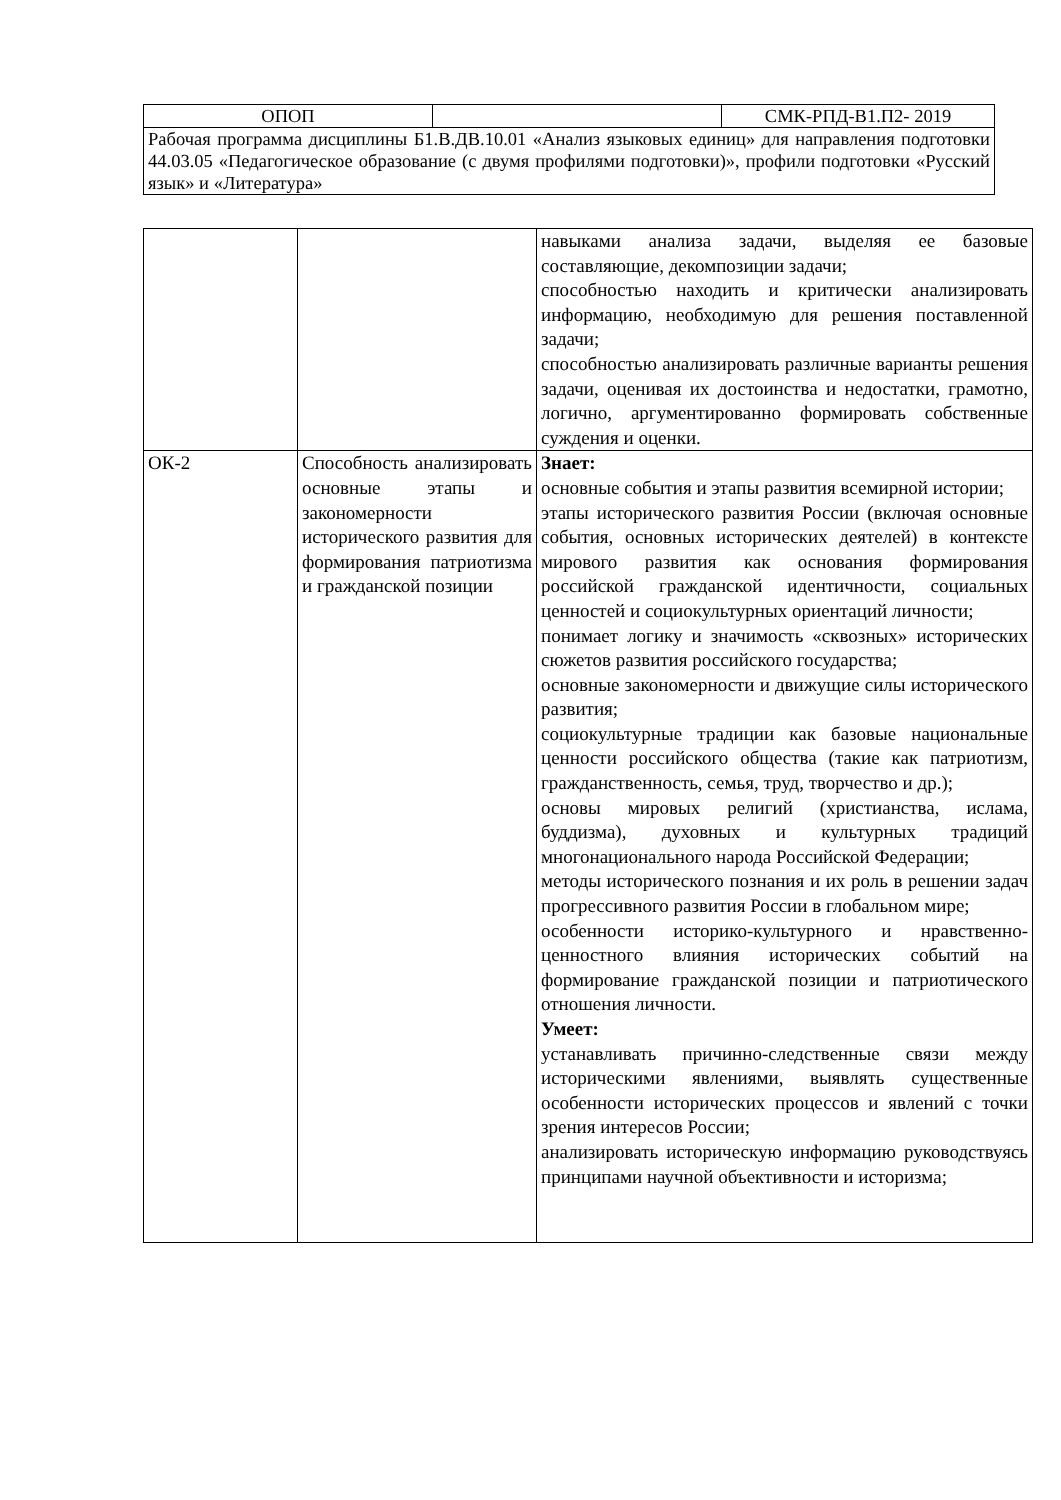| ОПОП | | СМК-РПД-В1.П2- 2019 |
| Рабочая программа дисциплины Б1.В.ДВ.10.01 «Анализ языковых единиц» для направления подготовки 44.03.05 «Педагогическое образование (с двумя профилями подготовки)», профили подготовки «Русский язык» и «Литература» | | |
| | | навыками анализа задачи, выделяя ее базовые составляющие, декомпозиции задачи; способностью находить и критически анализировать информацию, необходимую для решения поставленной задачи; способностью анализировать различные варианты решения задачи, оценивая их достоинства и недостатки, грамотно, логично, аргументированно формировать собственные суждения и оценки. |
| ОК-2 | Способность анализировать основные этапы и закономерности исторического развития для формирования патриотизма и гражданской позиции | Знает: основные события и этапы развития всемирной истории; этапы исторического развития России (включая основные события, основных исторических деятелей) в контексте мирового развития как основания формирования российской гражданской идентичности, социальных ценностей и социокультурных ориентаций личности; понимает логику и значимость «сквозных» исторических сюжетов развития российского государства; основные закономерности и движущие силы исторического развития; социокультурные традиции как базовые национальные ценности российского общества (такие как патриотизм, гражданственность, семья, труд, творчество и др.); основы мировых религий (христианства, ислама, буддизма), духовных и культурных традиций многонационального народа Российской Федерации; методы исторического познания и их роль в решении задач прогрессивного развития России в глобальном мире; особенности историко-культурного и нравственно-ценностного влияния исторических событий на формирование гражданской позиции и патриотического отношения личности. Умеет: устанавливать причинно-следственные связи между историческими явлениями, выявлять существенные особенности исторических процессов и явлений с точки зрения интересов России; анализировать историческую информацию руководствуясь принципами научной объективности и историзма; |